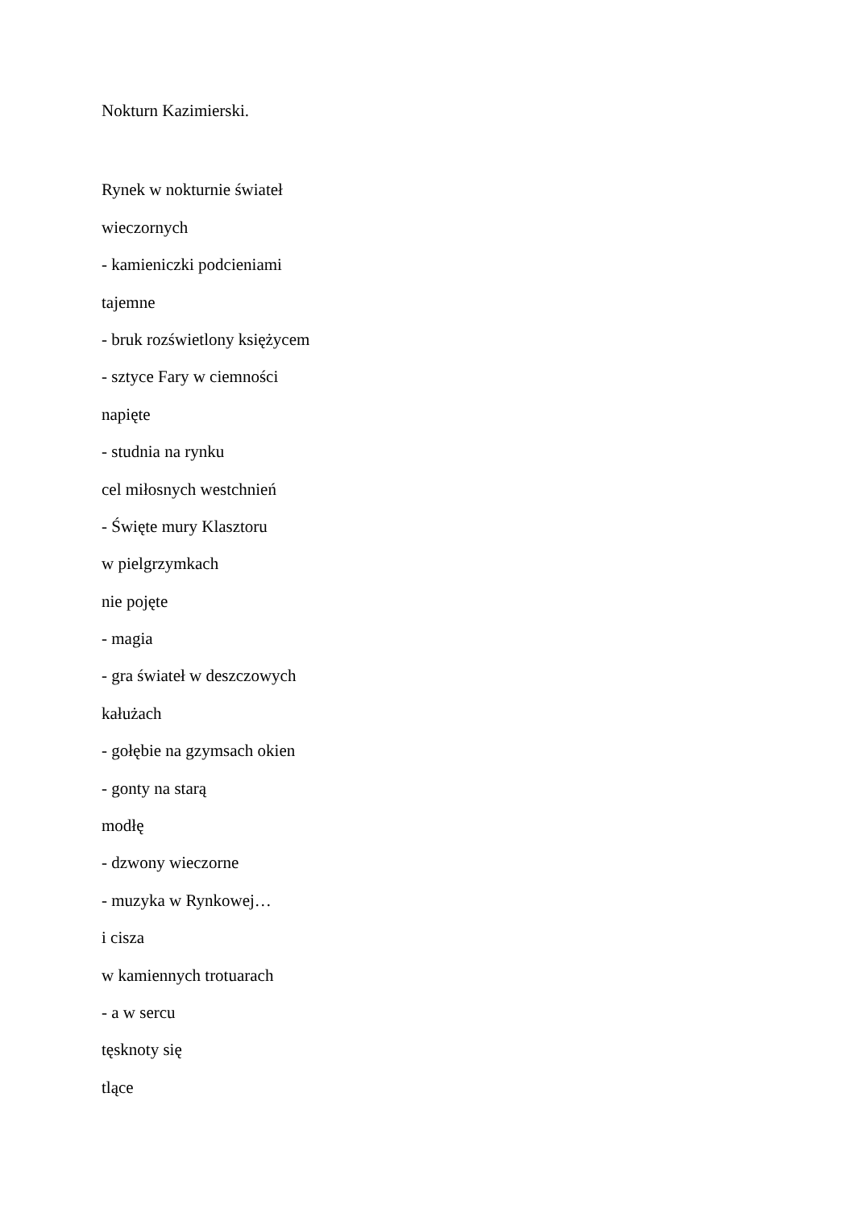Nokturn Kazimierski.
Rynek w nokturnie świateł
wieczornych
- kamieniczki podcieniami
tajemne
- bruk rozświetlony księżycem
- sztyce Fary w ciemności
napięte
- studnia na rynku
cel miłosnych westchnień
- Święte mury Klasztoru
w pielgrzymkach
nie pojęte
- magia
- gra świateł w deszczowych
kałużach
- gołębie na gzymsach okien
- gonty na starą
modłę
- dzwony wieczorne
- muzyka w Rynkowej…
i cisza
w kamiennych trotuarach
- a w sercu
tęsknoty się
tlące